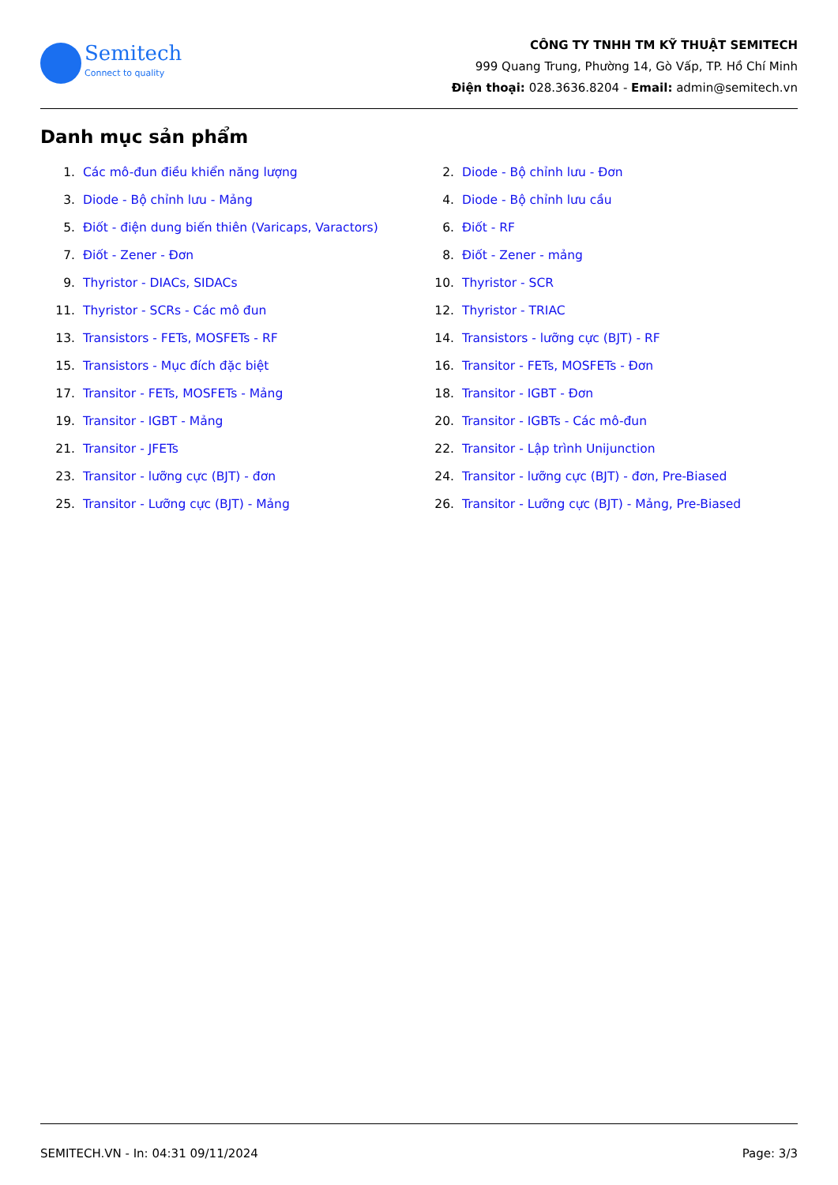Semitech
Connect to quality
CÔNG TY TNHH TM KỸ THUẬT SEMITECH
999 Quang Trung, Phường 14, Gò Vấp, TP. Hồ Chí Minh
Điện thoại: 028.3636.8204 - Email: admin@semitech.vn
Danh mục sản phẩm
1. Các mô-đun điều khiển năng lượng
2. Diode - Bộ chỉnh lưu - Đơn
3. Diode - Bộ chỉnh lưu - Mảng
4. Diode - Bộ chỉnh lưu cầu
5. Điốt - điện dung biến thiên (Varicaps, Varactors)
6. Điốt - RF
7. Điốt - Zener - Đơn
8. Điốt - Zener - mảng
9. Thyristor - DIACs, SIDACs
10. Thyristor - SCR
11. Thyristor - SCRs - Các mô đun
12. Thyristor - TRIAC
13. Transistors - FETs, MOSFETs - RF
14. Transistors - lưỡng cực (BJT) - RF
15. Transistors - Mục đích đặc biệt
16. Transitor - FETs, MOSFETs - Đơn
17. Transitor - FETs, MOSFETs - Mảng
18. Transitor - IGBT - Đơn
19. Transitor - IGBT - Mảng
20. Transitor - IGBTs - Các mô-đun
21. Transitor - JFETs
22. Transitor - Lập trình Unijunction
23. Transitor - lưỡng cực (BJT) - đơn
24. Transitor - lưỡng cực (BJT) - đơn, Pre-Biased
25. Transitor - Lưỡng cực (BJT) - Mảng
26. Transitor - Lưỡng cực (BJT) - Mảng, Pre-Biased
SEMITECH.VN - In: 04:31 09/11/2024 Page: 3/3